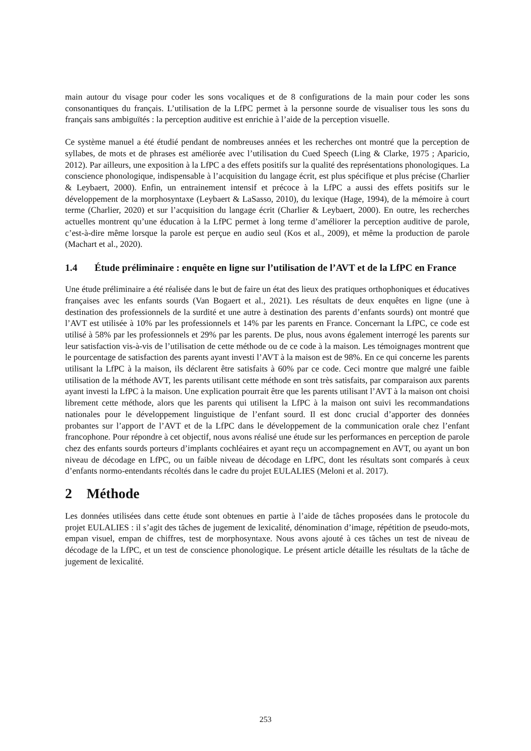main autour du visage pour coder les sons vocaliques et de 8 configurations de la main pour coder les sons consonantiques du français. L’utilisation de la LfPC permet à la personne sourde de visualiser tous les sons du français sans ambiguïtés : la perception auditive est enrichie à l’aide de la perception visuelle.
Ce système manuel a été étudié pendant de nombreuses années et les recherches ont montré que la perception de syllabes, de mots et de phrases est améliorée avec l’utilisation du Cued Speech (Ling & Clarke, 1975 ; Aparicio, 2012). Par ailleurs, une exposition à la LfPC a des effets positifs sur la qualité des représentations phonologiques. La conscience phonologique, indispensable à l’acquisition du langage écrit, est plus spécifique et plus précise (Charlier & Leybaert, 2000). Enfin, un entrainement intensif et précoce à la LfPC a aussi des effets positifs sur le développement de la morphosyntaxe (Leybaert & LaSasso, 2010), du lexique (Hage, 1994), de la mémoire à court terme (Charlier, 2020) et sur l’acquisition du langage écrit (Charlier & Leybaert, 2000). En outre, les recherches actuelles montrent qu’une éducation à la LfPC permet à long terme d’améliorer la perception auditive de parole, c’est-à-dire même lorsque la parole est perçue en audio seul (Kos et al., 2009), et même la production de parole (Machart et al., 2020).
1.4 Étude préliminaire : enquête en ligne sur l’utilisation de l’AVT et de la LfPC en France
Une étude préliminaire a été réalisée dans le but de faire un état des lieux des pratiques orthophoniques et éducatives françaises avec les enfants sourds (Van Bogaert et al., 2021). Les résultats de deux enquêtes en ligne (une à destination des professionnels de la surdité et une autre à destination des parents d’enfants sourds) ont montré que l’AVT est utilisée à 10% par les professionnels et 14% par les parents en France. Concernant la LfPC, ce code est utilisé à 58% par les professionnels et 29% par les parents. De plus, nous avons également interrogé les parents sur leur satisfaction vis-à-vis de l’utilisation de cette méthode ou de ce code à la maison. Les témoignages montrent que le pourcentage de satisfaction des parents ayant investi l’AVT à la maison est de 98%. En ce qui concerne les parents utilisant la LfPC à la maison, ils déclarent être satisfaits à 60% par ce code. Ceci montre que malgré une faible utilisation de la méthode AVT, les parents utilisant cette méthode en sont très satisfaits, par comparaison aux parents ayant investi la LfPC à la maison. Une explication pourrait être que les parents utilisant l’AVT à la maison ont choisi librement cette méthode, alors que les parents qui utilisent la LfPC à la maison ont suivi les recommandations nationales pour le développement linguistique de l’enfant sourd. Il est donc crucial d’apporter des données probantes sur l’apport de l’AVT et de la LfPC dans le développement de la communication orale chez l’enfant francophone. Pour répondre à cet objectif, nous avons réalisé une étude sur les performances en perception de parole chez des enfants sourds porteurs d’implants cochléaires et ayant reçu un accompagnement en AVT, ou ayant un bon niveau de décodage en LfPC, ou un faible niveau de décodage en LfPC, dont les résultats sont comparés à ceux d’enfants normo-entendants récoltés dans le cadre du projet EULALIES (Meloni et al. 2017).
2 Méthode
Les données utilisées dans cette étude sont obtenues en partie à l’aide de tâches proposées dans le protocole du projet EULALIES : il s’agit des tâches de jugement de lexicalité, dénomination d’image, répétition de pseudo-mots, empan visuel, empan de chiffres, test de morphosyntaxe. Nous avons ajouté à ces tâches un test de niveau de décodage de la LfPC, et un test de conscience phonologique. Le présent article détaille les résultats de la tâche de jugement de lexicalité.
253